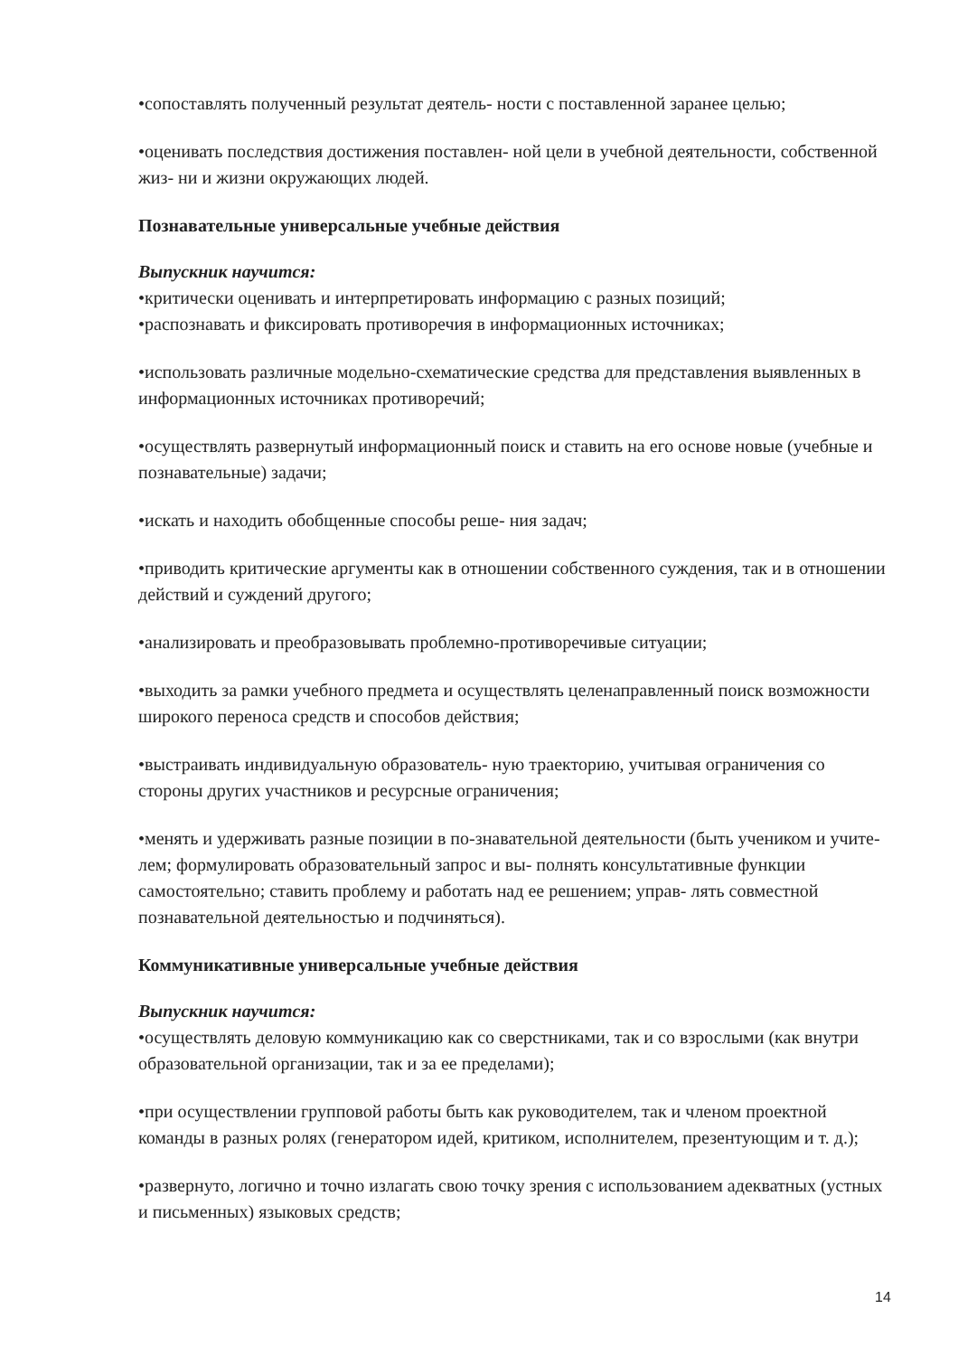•сопоставлять полученный результат деятель- ности с поставленной заранее целью;
•оценивать последствия достижения поставлен- ной цели в учебной деятельности, собственной жиз- ни и жизни окружающих людей.
Познавательные универсальные учебные действия
Выпускник научится:
•критически оценивать и интерпретировать информацию с разных позиций;
•распознавать и фиксировать противоречия в информационных источниках;
•использовать различные модельно-схематические средства для представления выявленных в информационных источниках противоречий;
•осуществлять развернутый информационный поиск и ставить на его основе новые (учебные и познавательные) задачи;
•искать и находить обобщенные способы реше- ния задач;
•приводить критические аргументы как в отношении собственного суждения, так и в отношении действий и суждений другого;
•анализировать и преобразовывать проблемно-противоречивые ситуации;
•выходить за рамки учебного предмета и осуществлять целенаправленный поиск возможности широкого переноса средств и способов действия;
•выстраивать индивидуальную образователь- ную траекторию, учитывая ограничения со стороны других участников и ресурсные ограничения;
•менять и удерживать разные позиции в по-знавательной деятельности (быть учеником и учите- лем; формулировать образовательный запрос и вы- полнять консультативные функции самостоятельно; ставить проблему и работать над ее решением; управ- лять совместной познавательной деятельностью и подчиняться).
Коммуникативные универсальные учебные действия
Выпускник научится:
•осуществлять деловую коммуникацию как со сверстниками, так и со взрослыми (как внутри образовательной организации, так и за ее пределами);
•при осуществлении групповой работы быть как руководителем, так и членом проектной команды в разных ролях (генератором идей, критиком, исполнителем, презентующим и т. д.);
•развернуто, логично и точно излагать свою точку зрения с использованием адекватных (устных и письменных) языковых средств;
14